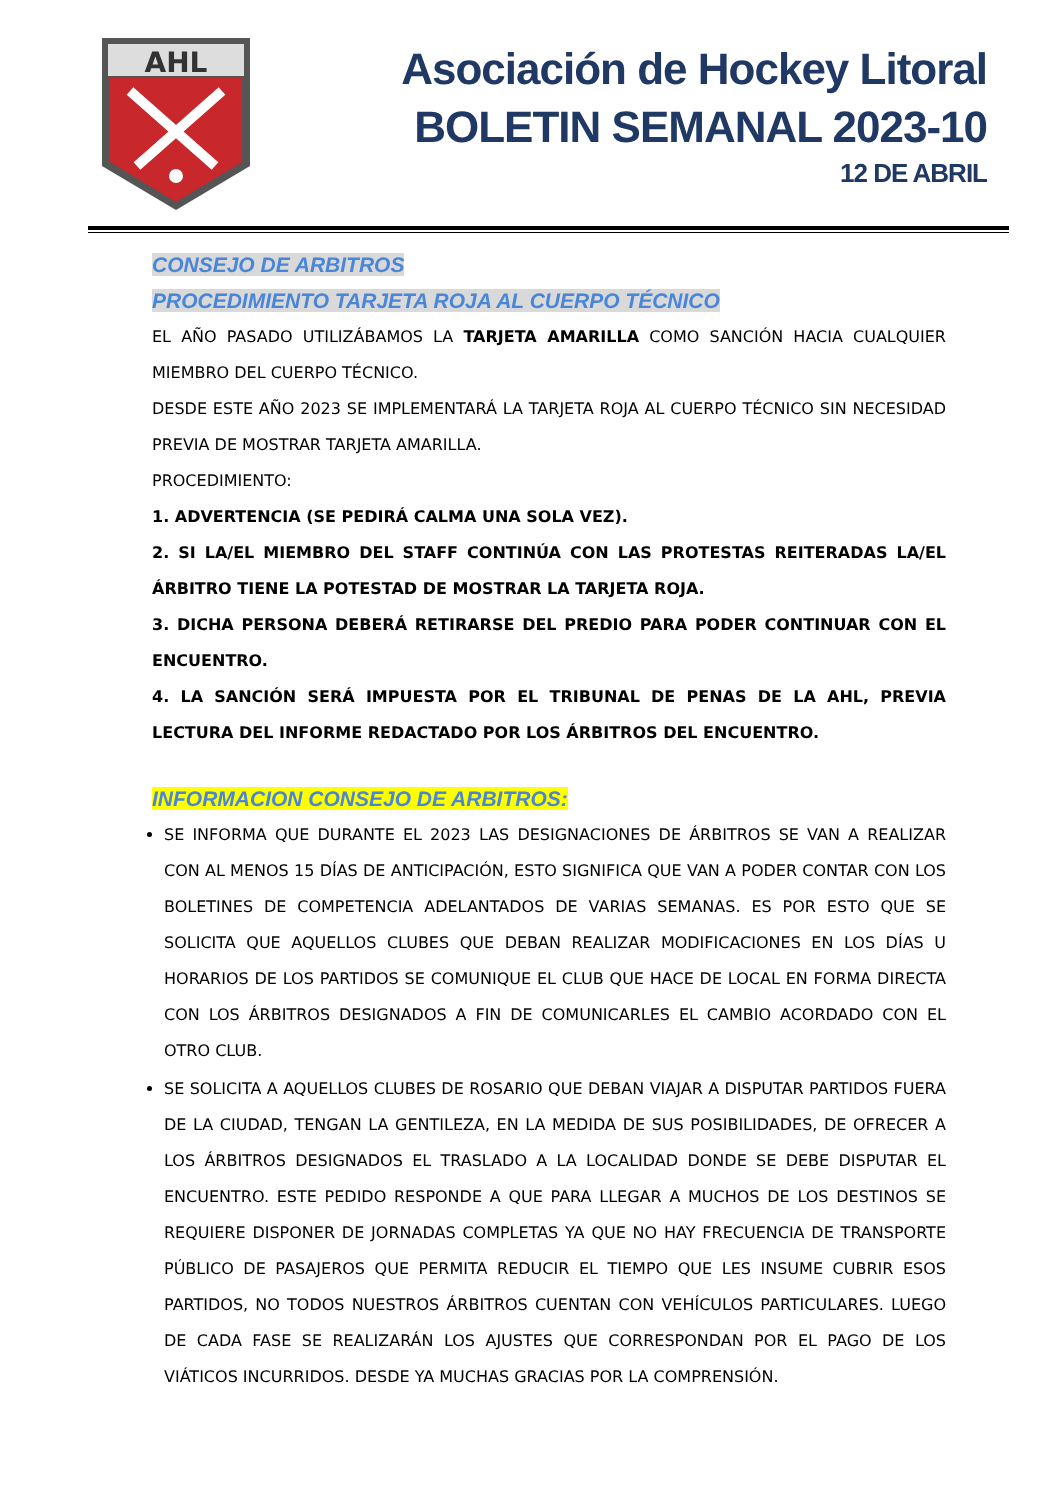AHL
Asociación de Hockey Litoral
BOLETIN SEMANAL 2023-10
12 DE ABRIL
CONSEJO DE ARBITROS
PROCEDIMIENTO TARJETA ROJA AL CUERPO TÉCNICO
EL AÑO PASADO UTILIZÁBAMOS LA TARJETA AMARILLA COMO SANCIÓN HACIA CUALQUIER MIEMBRO DEL CUERPO TÉCNICO.
DESDE ESTE AÑO 2023 SE IMPLEMENTARÁ LA TARJETA ROJA AL CUERPO TÉCNICO SIN NECESIDAD PREVIA DE MOSTRAR TARJETA AMARILLA.
PROCEDIMIENTO:
1. ADVERTENCIA (SE PEDIRÁ CALMA UNA SOLA VEZ).
2. SI LA/EL MIEMBRO DEL STAFF CONTINÚA CON LAS PROTESTAS REITERADAS LA/EL ÁRBITRO TIENE LA POTESTAD DE MOSTRAR LA TARJETA ROJA.
3. DICHA PERSONA DEBERÁ RETIRARSE DEL PREDIO PARA PODER CONTINUAR CON EL ENCUENTRO.
4. LA SANCIÓN SERÁ IMPUESTA POR EL TRIBUNAL DE PENAS DE LA AHL, PREVIA LECTURA DEL INFORME REDACTADO POR LOS ÁRBITROS DEL ENCUENTRO.
INFORMACION CONSEJO DE ARBITROS:
SE INFORMA QUE DURANTE EL 2023 LAS DESIGNACIONES DE ÁRBITROS SE VAN A REALIZAR CON AL MENOS 15 DÍAS DE ANTICIPACIÓN, ESTO SIGNIFICA QUE VAN A PODER CONTAR CON LOS BOLETINES DE COMPETENCIA ADELANTADOS DE VARIAS SEMANAS. ES POR ESTO QUE SE SOLICITA QUE AQUELLOS CLUBES QUE DEBAN REALIZAR MODIFICACIONES EN LOS DÍAS U HORARIOS DE LOS PARTIDOS SE COMUNIQUE EL CLUB QUE HACE DE LOCAL EN FORMA DIRECTA CON LOS ÁRBITROS DESIGNADOS A FIN DE COMUNICARLES EL CAMBIO ACORDADO CON EL OTRO CLUB.
SE SOLICITA A AQUELLOS CLUBES DE ROSARIO QUE DEBAN VIAJAR A DISPUTAR PARTIDOS FUERA DE LA CIUDAD, TENGAN LA GENTILEZA, EN LA MEDIDA DE SUS POSIBILIDADES, DE OFRECER A LOS ÁRBITROS DESIGNADOS EL TRASLADO A LA LOCALIDAD DONDE SE DEBE DISPUTAR EL ENCUENTRO. ESTE PEDIDO RESPONDE A QUE PARA LLEGAR A MUCHOS DE LOS DESTINOS SE REQUIERE DISPONER DE JORNADAS COMPLETAS YA QUE NO HAY FRECUENCIA DE TRANSPORTE PÚBLICO DE PASAJEROS QUE PERMITA REDUCIR EL TIEMPO QUE LES INSUME CUBRIR ESOS PARTIDOS, NO TODOS NUESTROS ÁRBITROS CUENTAN CON VEHÍCULOS PARTICULARES. LUEGO DE CADA FASE SE REALIZARÁN LOS AJUSTES QUE CORRESPONDAN POR EL PAGO DE LOS VIÁTICOS INCURRIDOS. DESDE YA MUCHAS GRACIAS POR LA COMPRENSIÓN.